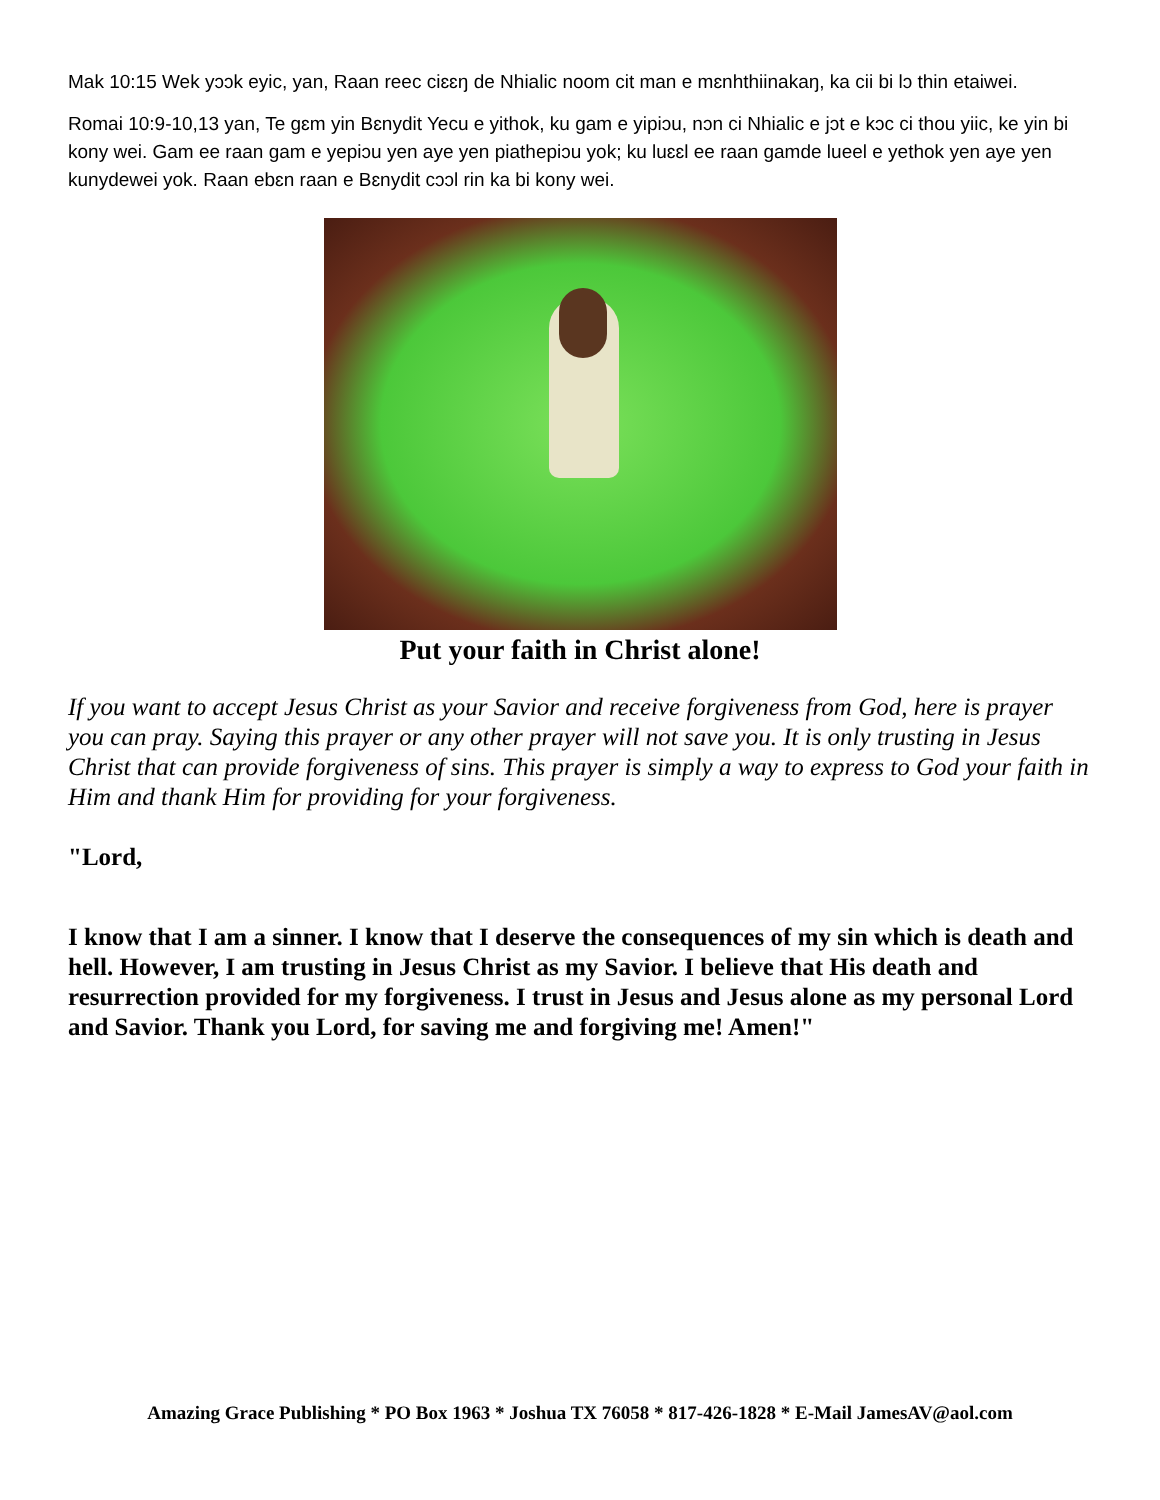Mak 10:15 Wek yɔɔk eyic, yan, Raan reec ciɛɛŋ de Nhialic noom cit man e mɛnhthiinakaŋ, ka cii bi lɔ thin etaiwei.
Romai 10:9-10,13 yan, Te gɛm yin Bɛnydit Yecu e yithok, ku gam e yipiɔu, nɔn ci Nhialic e jɔt e kɔc ci thou yiic, ke yin bi kony wei. Gam ee raan gam e yepiɔu yen aye yen piathepiɔu yok; ku luɛɛl ee raan gamde lueel e yethok yen aye yen kunydewei yok. Raan ebɛn raan e Bɛnydit cɔɔl rin ka bi kony wei.
Put your faith in Christ alone!
If you want to accept Jesus Christ as your Savior and receive forgiveness from God, here is prayer you can pray. Saying this prayer or any other prayer will not save you. It is only trusting in Jesus Christ that can provide forgiveness of sins. This prayer is simply a way to express to God your faith in Him and thank Him for providing for your forgiveness.
"Lord,
I know that I am a sinner. I know that I deserve the consequences of my sin which is death and hell. However, I am trusting in Jesus Christ as my Savior. I believe that His death and resurrection provided for my forgiveness. I trust in Jesus and Jesus alone as my personal Lord and Savior. Thank you Lord, for saving me and forgiving me! Amen!"
Amazing Grace Publishing * PO Box 1963 * Joshua TX 76058 * 817-426-1828 * E-Mail JamesAV@aol.com